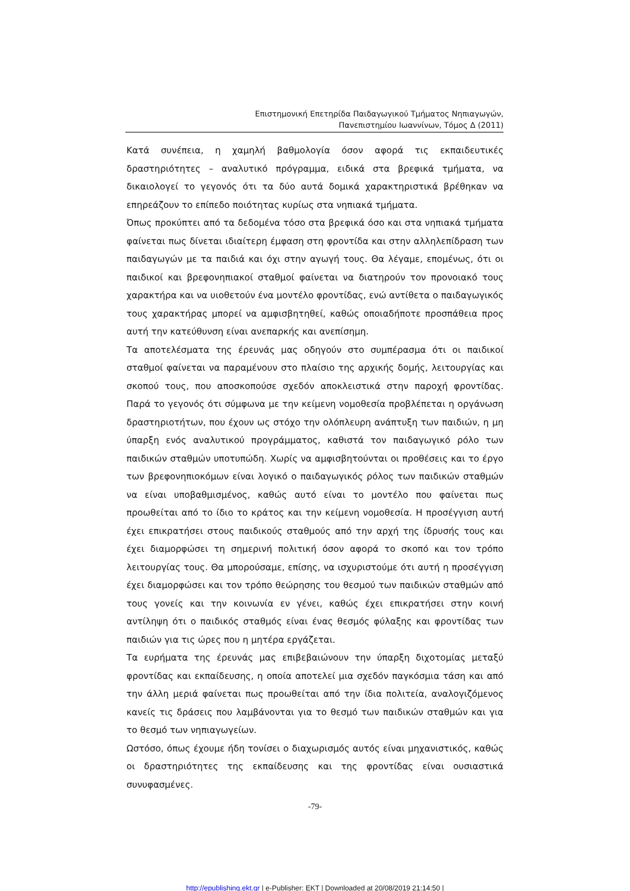Επιστημονική Επετηρίδα Παιδαγωγικού Τμήματος Νηπιαγωγών,
Πανεπιστημίου Ιωαννίνων, Τόμος Δ (2011)
Κατά συνέπεια, η χαμηλή βαθμολογία όσον αφορά τις εκπαιδευτικές δραστηριότητες – αναλυτικό πρόγραμμα, ειδικά στα βρεφικά τμήματα, να δικαιολογεί το γεγονός ότι τα δύο αυτά δομικά χαρακτηριστικά βρέθηκαν να επηρεάζουν το επίπεδο ποιότητας κυρίως στα νηπιακά τμήματα.
Όπως προκύπτει από τα δεδομένα τόσο στα βρεφικά όσο και στα νηπιακά τμήματα φαίνεται πως δίνεται ιδιαίτερη έμφαση στη φροντίδα και στην αλληλεπίδραση των παιδαγωγών με τα παιδιά και όχι στην αγωγή τους. Θα λέγαμε, επομένως, ότι οι παιδικοί και βρεφονηπιακοί σταθμοί φαίνεται να διατηρούν τον προνοιακό τους χαρακτήρα και να υιοθετούν ένα μοντέλο φροντίδας, ενώ αντίθετα ο παιδαγωγικός τους χαρακτήρας μπορεί να αμφισβητηθεί, καθώς οποιαδήποτε προσπάθεια προς αυτή την κατεύθυνση είναι ανεπαρκής και ανεπίσημη.
Τα αποτελέσματα της έρευνάς μας οδηγούν στο συμπέρασμα ότι οι παιδικοί σταθμοί φαίνεται να παραμένουν στο πλαίσιο της αρχικής δομής, λειτουργίας και σκοπού τους, που αποσκοπούσε σχεδόν αποκλειστικά στην παροχή φροντίδας. Παρά το γεγονός ότι σύμφωνα με την κείμενη νομοθεσία προβλέπεται η οργάνωση δραστηριοτήτων, που έχουν ως στόχο την ολόπλευρη ανάπτυξη των παιδιών, η μη ύπαρξη ενός αναλυτικού προγράμματος, καθιστά τον παιδαγωγικό ρόλο των παιδικών σταθμών υποτυπώδη. Χωρίς να αμφισβητούνται οι προθέσεις και το έργο των βρεφονηπιοκόμων είναι λογικό ο παιδαγωγικός ρόλος των παιδικών σταθμών να είναι υποβαθμισμένος, καθώς αυτό είναι το μοντέλο που φαίνεται πως προωθείται από το ίδιο το κράτος και την κείμενη νομοθεσία. Η προσέγγιση αυτή έχει επικρατήσει στους παιδικούς σταθμούς από την αρχή της ίδρυσής τους και έχει διαμορφώσει τη σημερινή πολιτική όσον αφορά το σκοπό και τον τρόπο λειτουργίας τους. Θα μπορούσαμε, επίσης, να ισχυριστούμε ότι αυτή η προσέγγιση έχει διαμορφώσει και τον τρόπο θεώρησης του θεσμού των παιδικών σταθμών από τους γονείς και την κοινωνία εν γένει, καθώς έχει επικρατήσει στην κοινή αντίληψη ότι ο παιδικός σταθμός είναι ένας θεσμός φύλαξης και φροντίδας των παιδιών για τις ώρες που η μητέρα εργάζεται.
Τα ευρήματα της έρευνάς μας επιβεβαιώνουν την ύπαρξη διχοτομίας μεταξύ φροντίδας και εκπαίδευσης, η οποία αποτελεί μια σχεδόν παγκόσμια τάση και από την άλλη μεριά φαίνεται πως προωθείται από την ίδια πολιτεία, αναλογιζόμενος κανείς τις δράσεις που λαμβάνονται για το θεσμό των παιδικών σταθμών και για το θεσμό των νηπιαγωγείων.
Ωστόσο, όπως έχουμε ήδη τονίσει ο διαχωρισμός αυτός είναι μηχανιστικός, καθώς οι δραστηριότητες της εκπαίδευσης και της φροντίδας είναι ουσιαστικά συνυφασμένες.
-79-
http://epublishing.ekt.gr | e-Publisher: EKT | Downloaded at 20/08/2019 21:14:50 |